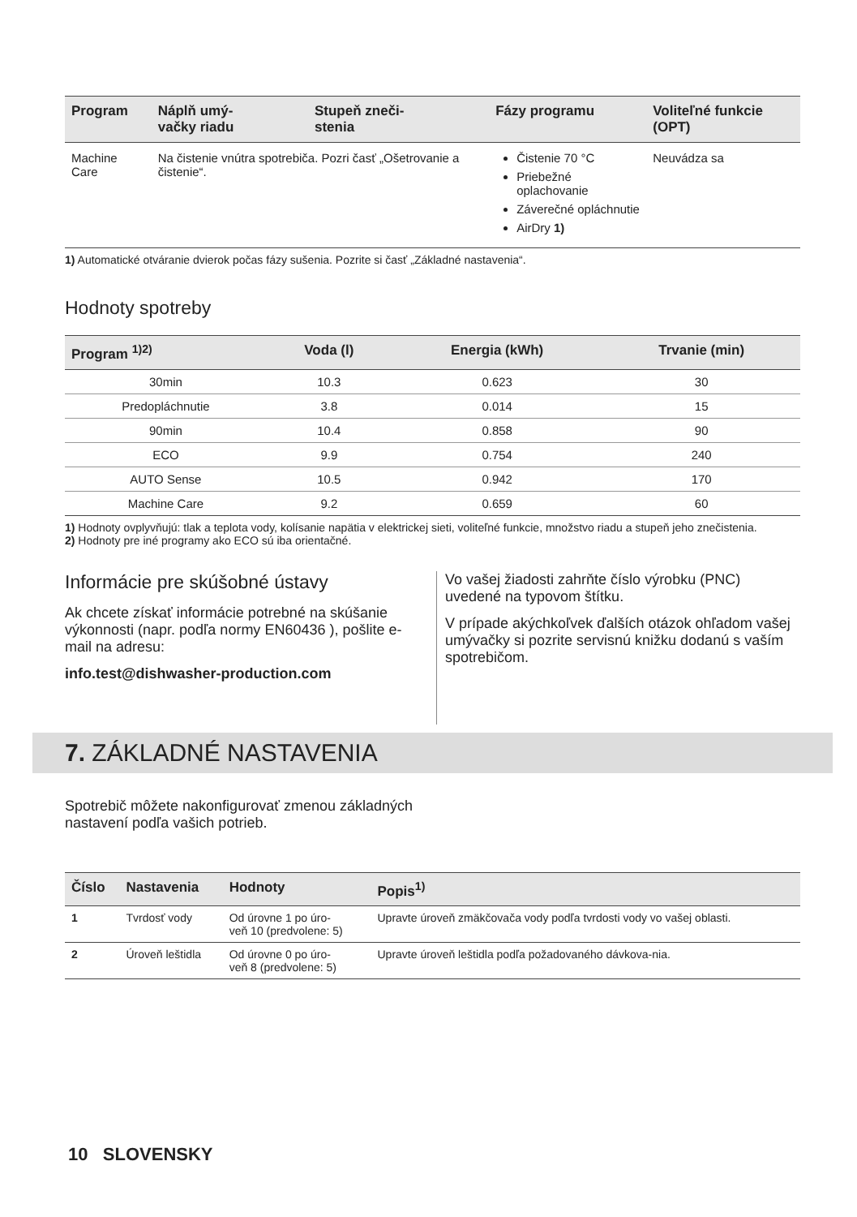| Program | Náplň umý- vačky riadu | Stupeň zneči- stenia | Fázy programu | Voliteľné funkcie (OPT) |
| --- | --- | --- | --- | --- |
| Machine Care | Na čistenie vnútra spotrebiča. Pozri časť „Ošetrovanie a čistenie“. | | Čistenie 70 °C Priebežné oplachovanie Záverečné opláchnutie AirDry 1) | Neuvádza sa |
1) Automatické otváranie dvierok počas fázy sušenia. Pozrite si časť „Základné nastavenia“.
Hodnoty spotreby
| Program <sup>1)2)</sup> | Voda (l) | Energia (kWh) | Trvanie (min) |
| --- | --- | --- | --- |
| 30min | 10.3 | 0.623 | 30 |
| Predopláchnutie | 3.8 | 0.014 | 15 |
| 90min | 10.4 | 0.858 | 90 |
| ECO | 9.9 | 0.754 | 240 |
| AUTO Sense | 10.5 | 0.942 | 170 |
| Machine Care | 9.2 | 0.659 | 60 |
1) Hodnoty ovplyvňujú: tlak a teplota vody, kolísanie napätia v elektrickej sieti, voliteľné funkcie, množstvo riadu a stupeň jeho znečistenia.
2) Hodnoty pre iné programy ako ECO sú iba orientačné.
Informácie pre skúšobné ústavy
Ak chcete získať informácie potrebné na skúšanie výkonnosti (napr. podľa normy EN60436 ), pošlite e-mail na adresu:
info.test@dishwasher-production.com
Vo vašej žiadosti zahrňte číslo výrobku (PNC) uvedené na typovom štítku.
V prípade akýchkoľvek ďalších otázok ohľadom vašej umývačky si pozrite servisnú knižku dodanú s vaším spotrebičom.
7. ZÁKLADNÉ NASTAVENIA
Spotrebič môžete nakonfigurovať zmenou základných nastavení podľa vašich potrieb.
| Číslo | Nastavenia | Hodnoty | Popis<sup>1)</sup> |
| --- | --- | --- | --- |
| 1 | Tvrdosť vody | Od úrovne 1 po úro- veň 10 (predvolene: 5) | Upravte úroveň zmäkčovača vody podľa tvrdosti vody vo vašej oblasti. |
| 2 | Úroveň leštidla | Od úrovne 0 po úro- veň 8 (predvolene: 5) | Upravte úroveň leštidla podľa požadovaného dávkova-nia. |
10 SLOVENSKY